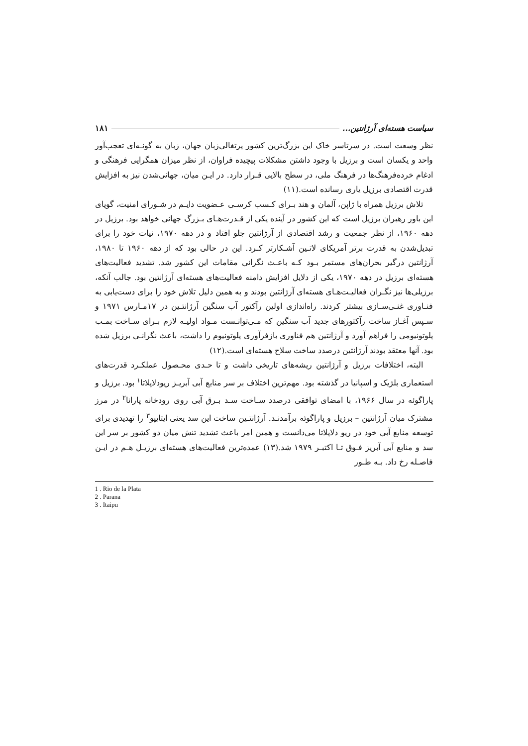سیاست هسته‌ای آرژانتین... ۱۸۱
نظر وسعت است. در سرتاسر خاک این بزرگ‌ترین کشور پرتغالی‌زبان جهان، زبان به گونـه‌ای تعجب‌آور واحد و یکسان است و برزیل با وجود داشتن مشکلات پیچیده فراوان، از نظر میزان همگرایی فرهنگی و ادغام خرده‌فرهنگ‌ها در فرهنگ ملی، در سطح بالایی قـرار دارد. در ایـن میان، جهانی‌شدن نیز به افزایش قدرت اقتصادی برزیل یاری رسانده است.(۱۱)
تلاش برزیل همراه با ژاپن، آلمان و هند بـرای کـسب کرسـی عـضویت دایـم در شـورای امنیت، گویای این باور رهبران برزیل است که این کشور در آینده یکی از قـدرت‌هـای بـزرگ جهانی خواهد بود. برزیل در دهه ۱۹۶۰، از نظر جمعیت و رشد اقتصادی از آرژانتین جلو افتاد و در دهه ۱۹۷۰، نیات خود را برای تبدیل‌شدن به قدرت برتر آمریکای لاتـین آشـکارتر کـرد. این در حالی بود که از دهه ۱۹۶۰ تا ۱۹۸۰، آرژانتین درگیر بحران‌های مستمر بـود کـه باعـث نگرانی مقامات این کشور شد. تشدید فعالیت‌های هسته‌ای برزیل در دهه ۱۹۷۰، یکی از دلایل افزایش دامنه فعالیت‌های هسته‌ای آرژانتین بود. جالب آنکه، برزیلی‌ها نیز نگـران فعالیـت‌هـای هسته‌ای آرژانتین بودند و به همین دلیل تلاش خود را برای دست‌یابی به فنـاوری غنـی‌سـازی بیشتر کردند. راه‌اندازی اولین رآکتور آب سنگین آرژانتـین در ۱۷مـارس ۱۹۷۱ و سـپس آغـاز ساخت رآکتورهای جدید آب سنگین که مـی‌توانـست مـواد اولیـه لازم بـرای سـاخت بمـب پلوتونیومی را فراهم آورد و آرژانتین هم فناوری بازفرآوری پلوتونیوم را داشت، باعث نگرانـی برزیل شده بود. آنها معتقد بودند آرژانتین درصدد ساخت سلاح هسته‌ای است.(۱۲)
البته، اختلافات برزیل و آرژانتین ریشه‌های تاریخی داشت و تا حـدی محـصول عملکـرد قدرت‌های استعماری بلژیک و اسپانیا در گذشته بود. مهم‌ترین اختلاف بر سر منابع آبی آبریـز ریودلاپلاتا<sup>۱</sup> بود. برزیل و پاراگوئه در سال ۱۹۶۶، با امضای توافقی درصدد سـاخت سـد بـرق آبی روی رودخانه پارانا<sup>۲</sup> در مرز مشترک میان آرژانتین – برزیل و پاراگوئه برآمدنـد. آرژانتـین ساخت این سد یعنی ایتایپو<sup>۳</sup> را تهدیدی برای توسعه منابع آبی خود در ریو دلاپلاتا می‌دانست و همین امر باعث تشدید تنش میان دو کشور بر سر این سد و منابع آبی آبریز فـوق تـا اکتبـر ۱۹۷۹ شد.(۱۳) عمده‌ترین فعالیت‌های هسته‌ای برزیـل هـم در ایـن فاصـله رخ داد. بـه طـور
1 . Rio de la Plata
2 . Parana
3 . Itaipu